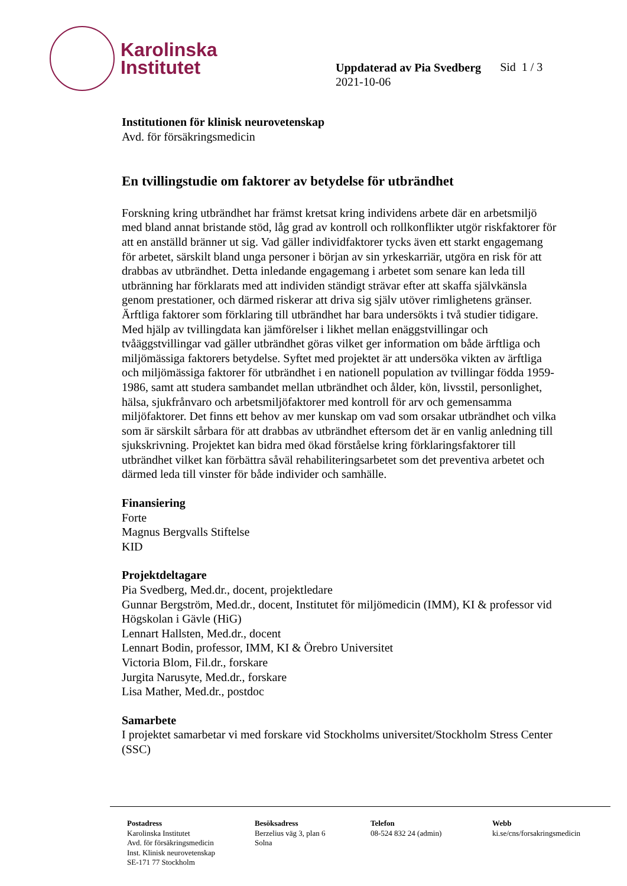Karolinska
Institutet
Uppdaterad av Pia Svedberg
2021-10-06
Sid 1 / 3
Institutionen för klinisk neurovetenskap
Avd. för försäkringsmedicin
En tvillingstudie om faktorer av betydelse för utbrändhet
Forskning kring utbrändhet har främst kretsat kring individens arbete där en arbetsmiljö med bland annat bristande stöd, låg grad av kontroll och rollkonflikter utgör riskfaktorer för att en anställd bränner ut sig. Vad gäller individfaktorer tycks även ett starkt engagemang för arbetet, särskilt bland unga personer i början av sin yrkeskarriär, utgöra en risk för att drabbas av utbrändhet. Detta inledande engagemang i arbetet som senare kan leda till utbränning har förklarats med att individen ständigt strävar efter att skaffa självkänsla genom prestationer, och därmed riskerar att driva sig själv utöver rimlighetens gränser. Ärftliga faktorer som förklaring till utbrändhet har bara undersökts i två studier tidigare. Med hjälp av tvillingdata kan jämförelser i likhet mellan enäggstvillingar och tvåäggstvillingar vad gäller utbrändhet göras vilket ger information om både ärftliga och miljömässiga faktorers betydelse. Syftet med projektet är att undersöka vikten av ärftliga och miljömässiga faktorer för utbrändhet i en nationell population av tvillingar födda 1959-1986, samt att studera sambandet mellan utbrändhet och ålder, kön, livsstil, personlighet, hälsa, sjukfrånvaro och arbetsmiljöfaktorer med kontroll för arv och gemensamma miljöfaktorer. Det finns ett behov av mer kunskap om vad som orsakar utbrändhet och vilka som är särskilt sårbara för att drabbas av utbrändhet eftersom det är en vanlig anledning till sjukskrivning. Projektet kan bidra med ökad förståelse kring förklaringsfaktorer till utbrändhet vilket kan förbättra såväl rehabiliteringsarbetet som det preventiva arbetet och därmed leda till vinster för både individer och samhälle.
Finansiering
Forte
Magnus Bergvalls Stiftelse
KID
Projektdeltagare
Pia Svedberg, Med.dr., docent, projektledare
Gunnar Bergström, Med.dr., docent, Institutet för miljömedicin (IMM), KI & professor vid Högskolan i Gävle (HiG)
Lennart Hallsten, Med.dr., docent
Lennart Bodin, professor, IMM, KI & Örebro Universitet
Victoria Blom, Fil.dr., forskare
Jurgita Narusyte, Med.dr., forskare
Lisa Mather, Med.dr., postdoc
Samarbete
I projektet samarbetar vi med forskare vid Stockholms universitet/Stockholm Stress Center (SSC)
Postadress
Karolinska Institutet
Avd. för försäkringsmedicin
Inst. Klinisk neurovetenskap
SE-171 77 Stockholm
Besöksadress
Berzelius väg 3, plan 6
Solna
Telefon
08-524 832 24 (admin)
Webb
ki.se/cns/forsakringsmedicin